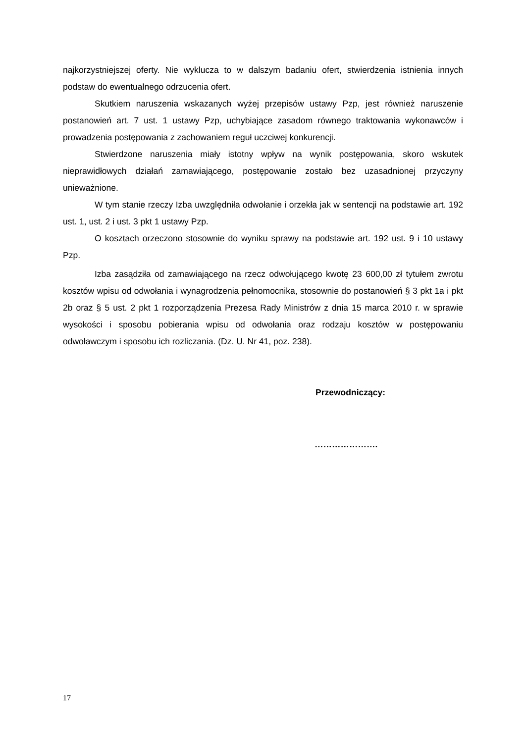najkorzystniejszej oferty. Nie wyklucza to w dalszym badaniu ofert, stwierdzenia istnienia innych podstaw do ewentualnego odrzucenia ofert.
Skutkiem naruszenia wskazanych wyżej przepisów ustawy Pzp, jest również naruszenie postanowień art. 7 ust. 1 ustawy Pzp, uchybiające zasadom równego traktowania wykonawców i prowadzenia postępowania z zachowaniem reguł uczciwej konkurencji.
Stwierdzone naruszenia miały istotny wpływ na wynik postępowania, skoro wskutek nieprawidłowych działań zamawiającego, postępowanie zostało bez uzasadnionej przyczyny unieważnione.
W tym stanie rzeczy Izba uwzględniła odwołanie i orzekła jak w sentencji na podstawie art. 192 ust. 1, ust. 2 i ust. 3 pkt 1 ustawy Pzp.
O kosztach orzeczono stosownie do wyniku sprawy na podstawie art. 192 ust. 9 i 10 ustawy Pzp.
Izba zasądziła od zamawiającego na rzecz odwołującego kwotę 23 600,00 zł tytułem zwrotu kosztów wpisu od odwołania i wynagrodzenia pełnomocnika, stosownie do postanowień § 3 pkt 1a i pkt 2b oraz § 5 ust. 2 pkt 1 rozporządzenia Prezesa Rady Ministrów z dnia 15 marca 2010 r. w sprawie wysokości i sposobu pobierania wpisu od odwołania oraz rodzaju kosztów w postępowaniu odwoławczym i sposobu ich rozliczania. (Dz. U. Nr 41, poz. 238).
Przewodniczący:
………………….
17